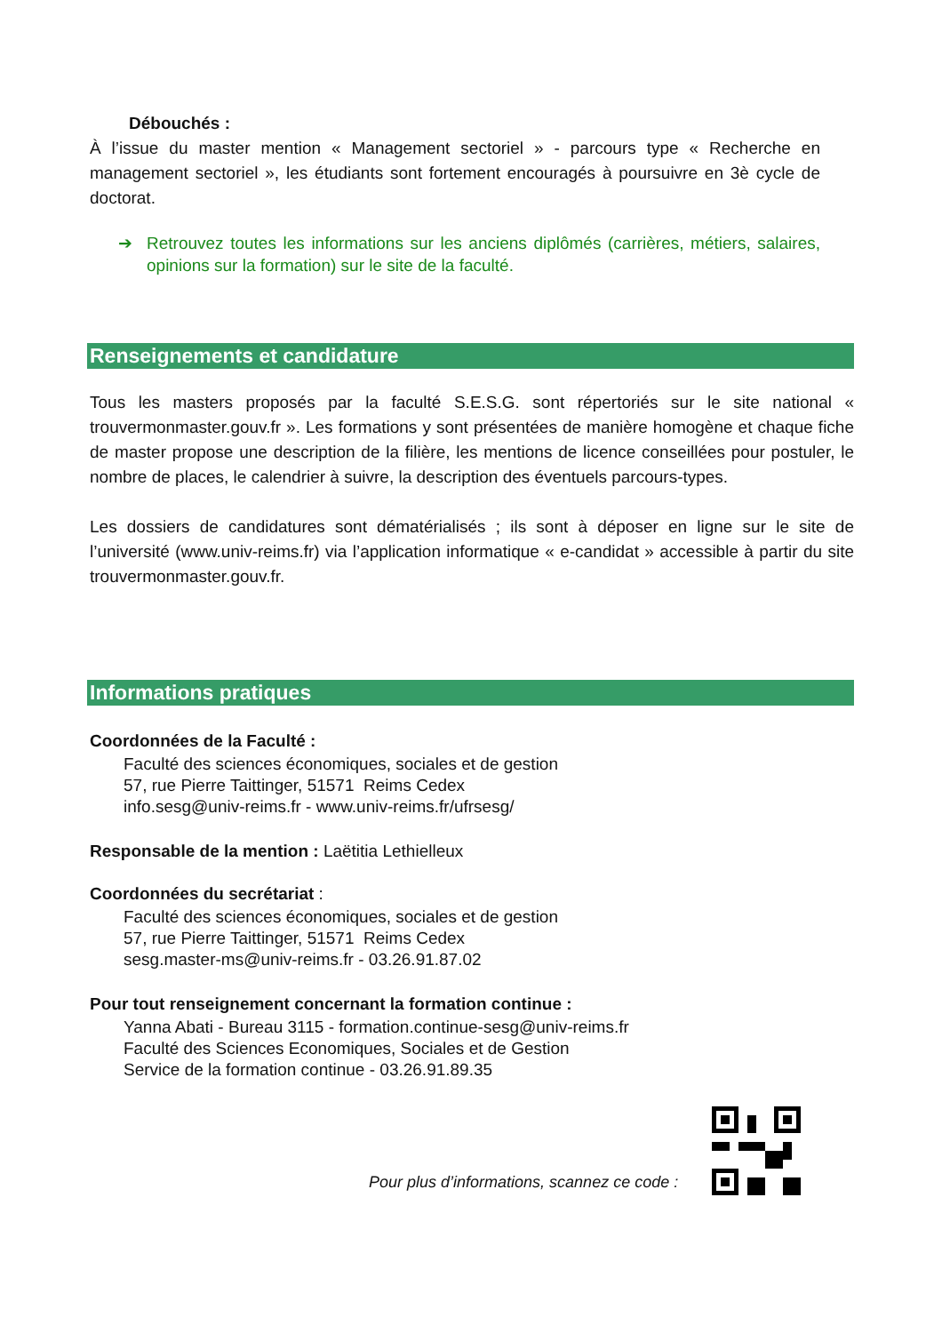Débouchés :
À l’issue du master mention « Management sectoriel » - parcours type « Recherche en management sectoriel », les étudiants sont fortement encouragés à poursuivre en 3è cycle de doctorat.
➔ Retrouvez toutes les informations sur les anciens diplômés (carrières, métiers, salaires, opinions sur la formation) sur le site de la faculté.
Renseignements et candidature
Tous les masters proposés par la faculté S.E.S.G. sont répertoriés sur le site national « trouvermonmaster.gouv.fr ». Les formations y sont présentées de manière homogène et chaque fiche de master propose une description de la filière, les mentions de licence conseillées pour postuler, le nombre de places, le calendrier à suivre, la description des éventuels parcours-types.
Les dossiers de candidatures sont dématérialisés ; ils sont à déposer en ligne sur le site de l’université (www.univ-reims.fr) via l’application informatique « e-candidat » accessible à partir du site trouvermonmaster.gouv.fr.
Informations pratiques
Coordonnées de la Faculté :
Faculté des sciences économiques, sociales et de gestion
57, rue Pierre Taittinger, 51571 Reims Cedex
info.sesg@univ-reims.fr - www.univ-reims.fr/ufrsesg/
Responsable de la mention : Laëtitia Lethielleux
Coordonnées du secrétariat :
Faculté des sciences économiques, sociales et de gestion
57, rue Pierre Taittinger, 51571 Reims Cedex
sesg.master-ms@univ-reims.fr - 03.26.91.87.02
Pour tout renseignement concernant la formation continue :
Yanna Abati - Bureau 3115 - formation.continue-sesg@univ-reims.fr
Faculté des Sciences Economiques, Sociales et de Gestion
Service de la formation continue - 03.26.91.89.35
Pour plus d’informations, scannez ce code :